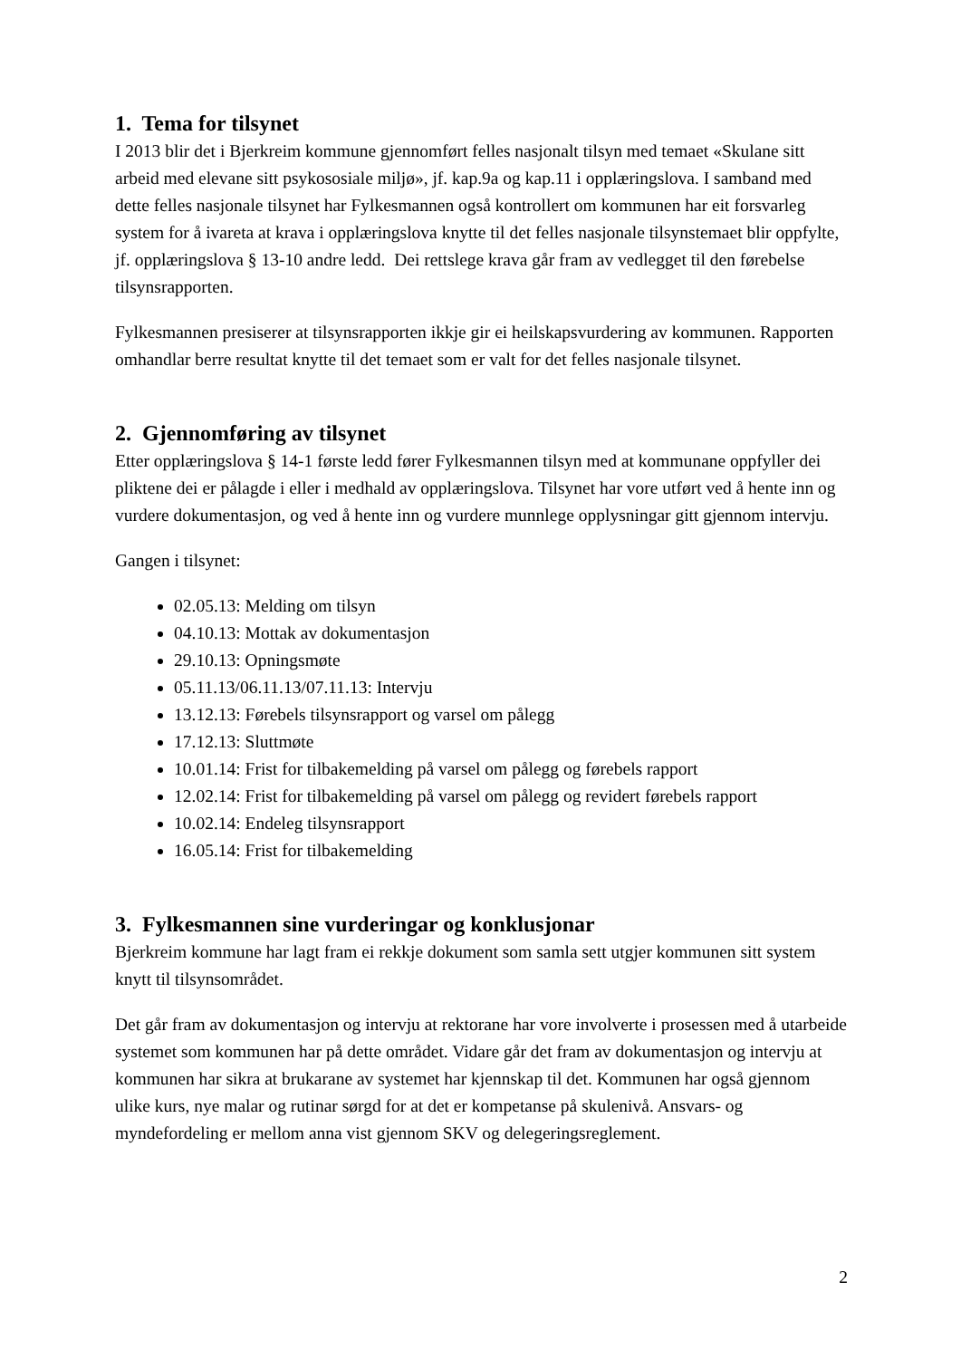1. Tema for tilsynet
I 2013 blir det i Bjerkreim kommune gjennomført felles nasjonalt tilsyn med temaet «Skulane sitt arbeid med elevane sitt psykososiale miljø», jf. kap.9a og kap.11 i opplæringslova. I samband med dette felles nasjonale tilsynet har Fylkesmannen også kontrollert om kommunen har eit forsvarleg system for å ivareta at krava i opplæringslova knytte til det felles nasjonale tilsynstemaet blir oppfylte, jf. opplæringslova § 13-10 andre ledd. Dei rettslege krava går fram av vedlegget til den førebelse tilsynsrapporten.
Fylkesmannen presiserer at tilsynsrapporten ikkje gir ei heilskapsvurdering av kommunen. Rapporten omhandlar berre resultat knytte til det temaet som er valt for det felles nasjonale tilsynet.
2. Gjennomføring av tilsynet
Etter opplæringslova § 14-1 første ledd fører Fylkesmannen tilsyn med at kommunane oppfyller dei pliktene dei er pålagde i eller i medhald av opplæringslova. Tilsynet har vore utført ved å hente inn og vurdere dokumentasjon, og ved å hente inn og vurdere munnlege opplysningar gitt gjennom intervju.
Gangen i tilsynet:
02.05.13: Melding om tilsyn
04.10.13: Mottak av dokumentasjon
29.10.13: Opningsmøte
05.11.13/06.11.13/07.11.13: Intervju
13.12.13: Førebels tilsynsrapport og varsel om pålegg
17.12.13: Sluttmøte
10.01.14: Frist for tilbakemelding på varsel om pålegg og førebels rapport
12.02.14: Frist for tilbakemelding på varsel om pålegg og revidert førebels rapport
10.02.14: Endeleg tilsynsrapport
16.05.14: Frist for tilbakemelding
3. Fylkesmannen sine vurderingar og konklusjonar
Bjerkreim kommune har lagt fram ei rekkje dokument som samla sett utgjer kommunen sitt system knytt til tilsynsområdet.
Det går fram av dokumentasjon og intervju at rektorane har vore involverte i prosessen med å utarbeide systemet som kommunen har på dette området. Vidare går det fram av dokumentasjon og intervju at kommunen har sikra at brukarane av systemet har kjennskap til det. Kommunen har også gjennom ulike kurs, nye malar og rutinar sørgd for at det er kompetanse på skulenivå. Ansvars- og myndefordeling er mellom anna vist gjennom SKV og delegeringsreglement.
2